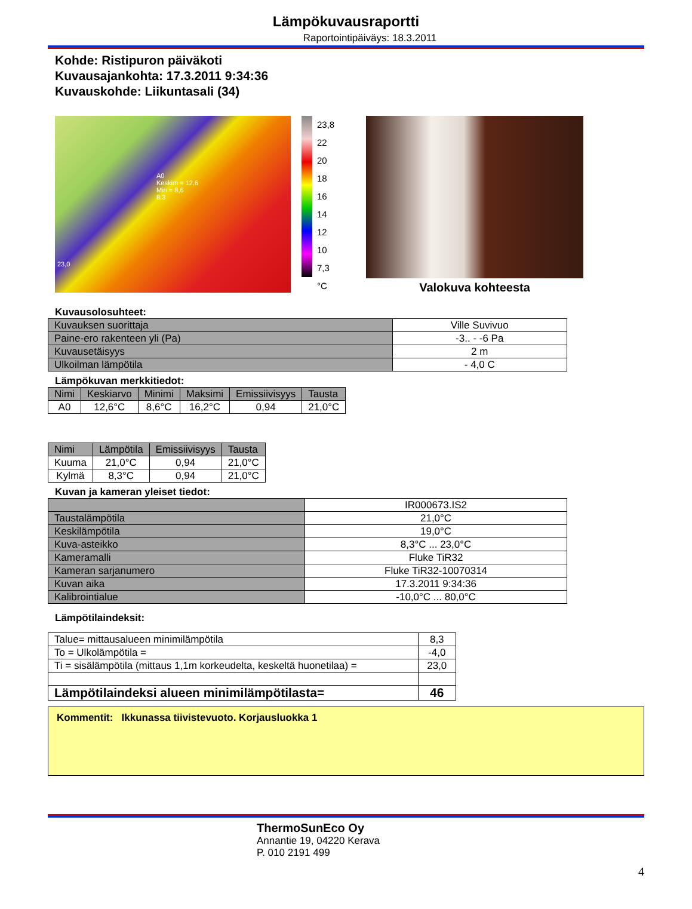Lämpökuvausraportti
Raportointipäiväys: 18.3.2011
Kohde: Ristipuron päiväkoti
Kuvausajankohta: 17.3.2011 9:34:36
Kuvauskohde: Liikuntasali (34)
A0
Keskim = 12,6
Min = 8,6
8,3
23,0
23,8
22
20
18
16
14
12
10
7,3
°C
Valokuva kohteesta
Kuvausolosuhteet:
| Kuvauksen suorittaja | Ville Suvivuo |
| Paine-ero rakenteen yli (Pa) | -3.. - -6 Pa |
| Kuvausetäisyys | 2 m |
| Ulkoilman lämpötila | - 4,0 C |
Lämpökuvan merkkitiedot:
| Nimi | Keskiarvo | Minimi | Maksimi | Emissiivisyys | Tausta |
| --- | --- | --- | --- | --- | --- |
| A0 | 12,6°C | 8,6°C | 16,2°C | 0,94 | 21,0°C |
| Nimi | Lämpötila | Emissiivisyys | Tausta |
| --- | --- | --- | --- |
| Kuuma | 21,0°C | 0,94 | 21,0°C |
| Kylmä | 8,3°C | 0,94 | 21,0°C |
Kuvan ja kameran yleiset tiedot:
| | IR000673.IS2 |
| Taustalämpötila | 21,0°C |
| Keskilämpötila | 19,0°C |
| Kuva-asteikko | 8,3°C ... 23,0°C |
| Kameramalli | Fluke TiR32 |
| Kameran sarjanumero | Fluke TiR32-10070314 |
| Kuvan aika | 17.3.2011 9:34:36 |
| Kalibrointialue | -10,0°C ... 80,0°C |
Lämpötilaindeksit:
| Talue= mittausalueen minimilämpötila | 8,3 |
| To = Ulkolämpötila = | -4,0 |
| Ti = sisälämpötila (mittaus 1,1m korkeudelta, keskeltä huonetilaa) = | 23,0 |
| Lämpötilaindeksi alueen minimilämpötilasta= | 46 |
Kommentit: Ikkunassa tiivistevuoto. Korjausluokka 1
ThermoSunEco Oy
Annantie 19, 04220 Kerava
P. 010 2191 499
4